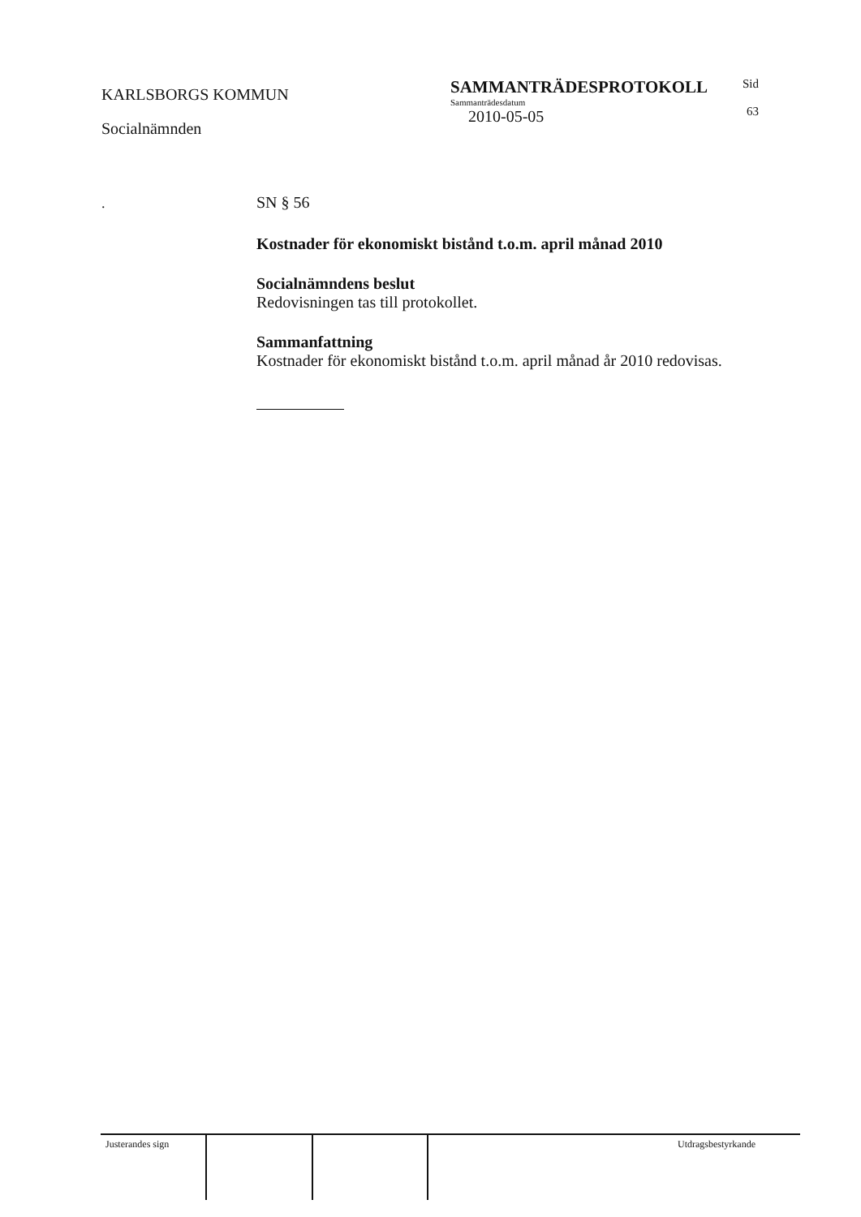KARLSBORGS KOMMUN
Socialnämnden
SAMMANTRÄDESPROTOKOLL
Sammanträdesdatum
2010-05-05
Sid
63
.
SN § 56
Kostnader för ekonomiskt bistånd t.o.m. april månad 2010
Socialnämndens beslut
Redovisningen tas till protokollet.
Sammanfattning
Kostnader för ekonomiskt bistånd t.o.m. april månad år 2010 redovisas.
Justerandes sign Utdragsbestyrkande